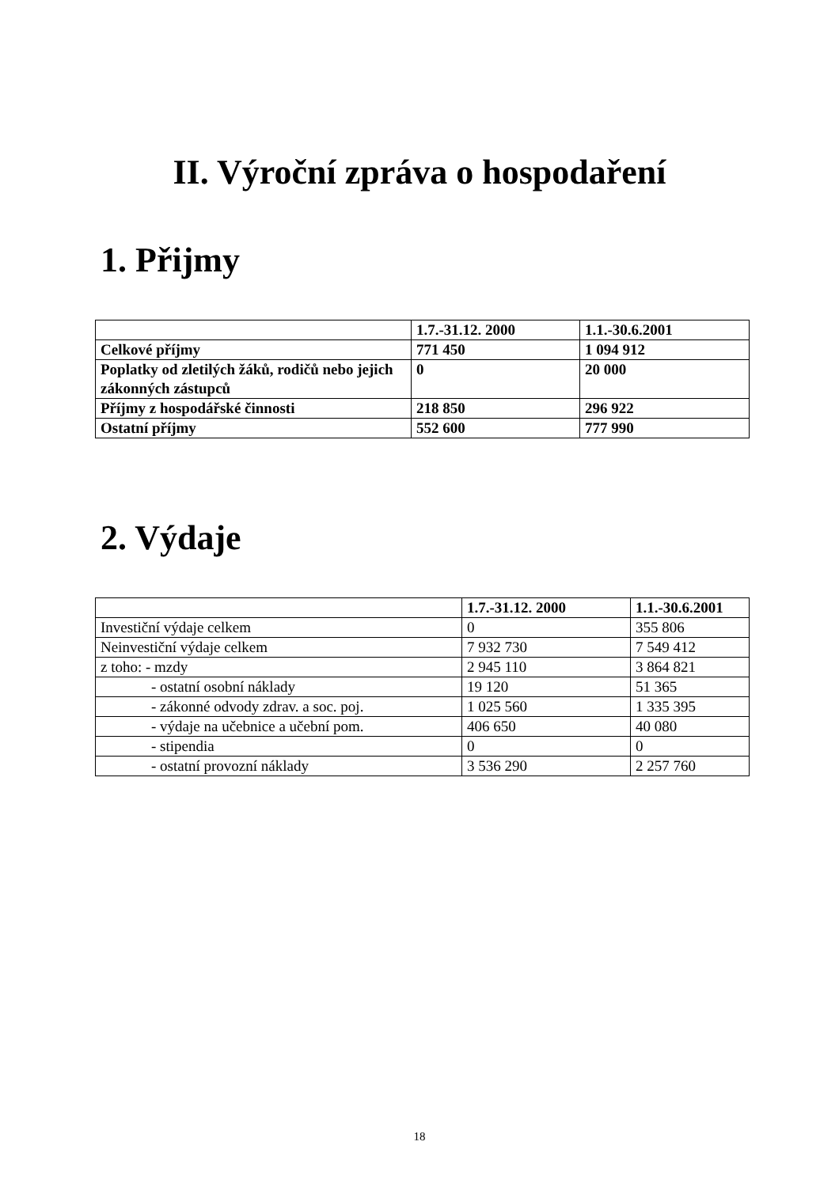II. Výroční zpráva o hospodaření
1. Přijmy
| | 1.7.-31.12. 2000 | 1.1.-30.6.2001 |
| --- | --- | --- |
| Celkové příjmy | 771 450 | 1 094 912 |
| Poplatky od zletilých žáků, rodičů nebo jejich zákonných zástupců | 0 | 20 000 |
| Příjmy z hospodářské činnosti | 218 850 | 296 922 |
| Ostatní příjmy | 552 600 | 777 990 |
2. Výdaje
| | 1.7.-31.12. 2000 | 1.1.-30.6.2001 |
| --- | --- | --- |
| Investiční výdaje celkem | 0 | 355 806 |
| Neinvestiční výdaje celkem | 7 932 730 | 7 549 412 |
| z toho: - mzdy | 2 945 110 | 3 864 821 |
| - ostatní osobní náklady | 19 120 | 51 365 |
| - zákonné odvody zdrav. a soc. poj. | 1 025 560 | 1 335 395 |
| - výdaje na učebnice a učební pom. | 406 650 | 40 080 |
| - stipendia | 0 | 0 |
| - ostatní provozní náklady | 3 536 290 | 2 257 760 |
18